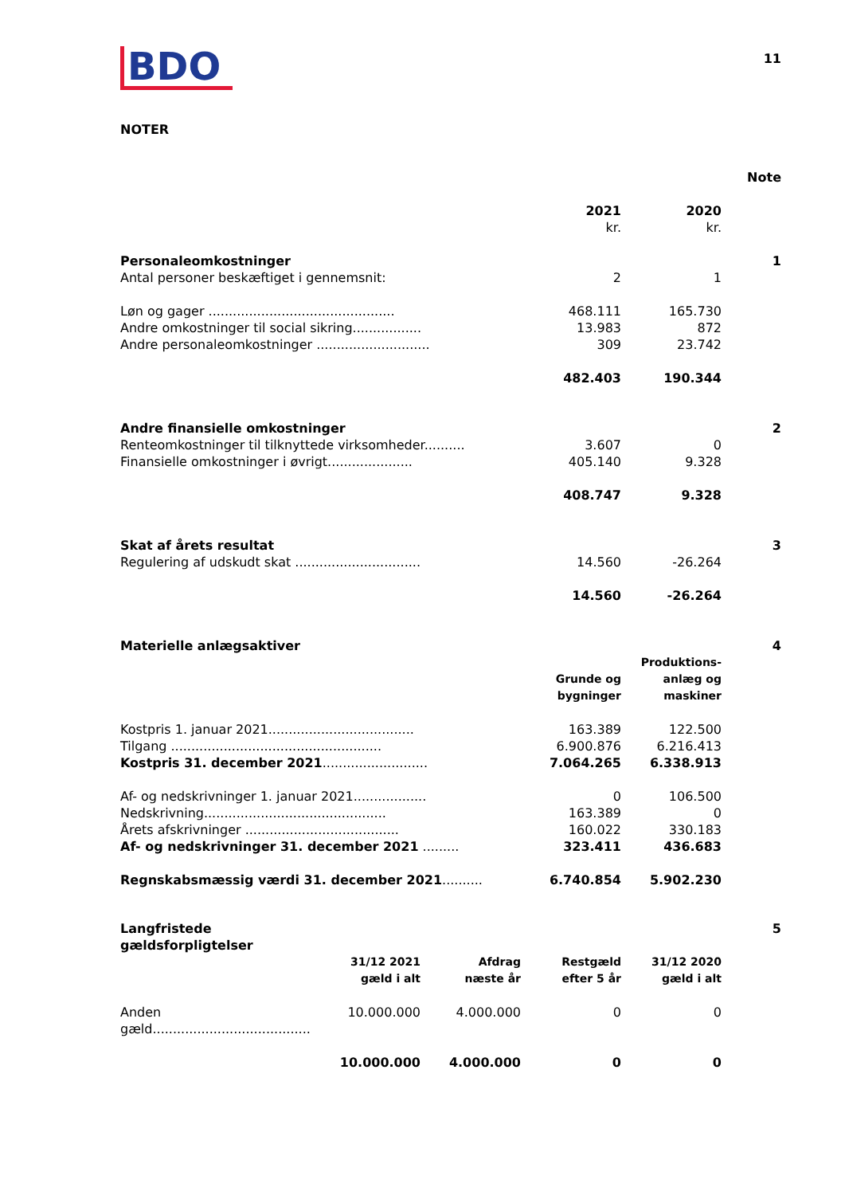BDO
11
NOTER
| | | | Note |
| | 2021 kr. | 2020 kr. | |
| Personaleomkostninger | | | 1 |
| Antal personer beskæftiget i gennemsnit: | 2 | 1 | |
| Løn og gager .............................................. | 468.111 | 165.730 | |
| Andre omkostninger til social sikring................. | 13.983 | 872 | |
| Andre personaleomkostninger ............................ | 309 | 23.742 | |
| | 482.403 | 190.344 | |
| Andre finansielle omkostninger | | | 2 |
| Renteomkostninger til tilknyttede virksomheder.......... | 3.607 | 0 | |
| Finansielle omkostninger i øvrigt..................... | 405.140 | 9.328 | |
| | 408.747 | 9.328 | |
| Skat af årets resultat | | | 3 |
| Regulering af udskudt skat ............................... | 14.560 | -26.264 | |
| | 14.560 | -26.264 | |
| Materielle anlægsaktiver | | | 4 |
| | Grunde og bygninger | Produktions- anlæg og maskiner | |
| Kostpris 1. januar 2021.................................... | 163.389 | 122.500 | |
| Tilgang .................................................... | 6.900.876 | 6.216.413 | |
| Kostpris 31. december 2021 .......................... | 7.064.265 | 6.338.913 | |
| Af- og nedskrivninger 1. januar 2021.................. | 0 | 106.500 | |
| Nedskrivning............................................. | 163.389 | 0 | |
| Årets afskrivninger ...................................... | 160.022 | 330.183 | |
| Af- og nedskrivninger 31. december 2021 ......... | 323.411 | 436.683 | |
| Regnskabsmæssig værdi 31. december 2021 .......... | 6.740.854 | 5.902.230 | |
| Langfristede gældsforpligtelser | | | | | 5 |
| | 31/12 2021 gæld i alt | Afdrag næste år | Restgæld efter 5 år | 31/12 2020 gæld i alt | |
| Anden gæld....................................... | 10.000.000 | 4.000.000 | 0 | 0 | |
| | 10.000.000 | 4.000.000 | 0 | 0 | |